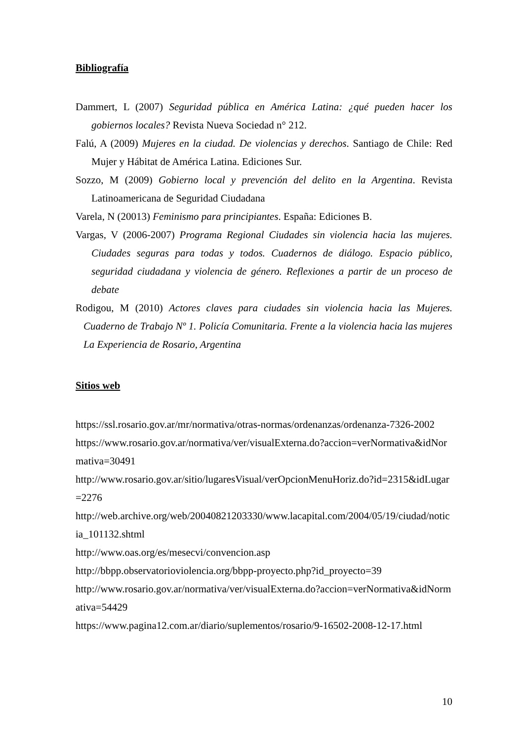Bibliografía
Dammert, L (2007) Seguridad pública en América Latina: ¿qué pueden hacer los gobiernos locales? Revista Nueva Sociedad n° 212.
Falú, A (2009) Mujeres en la ciudad. De violencias y derechos. Santiago de Chile: Red Mujer y Hábitat de América Latina. Ediciones Sur.
Sozzo, M (2009) Gobierno local y prevención del delito en la Argentina. Revista Latinoamericana de Seguridad Ciudadana
Varela, N (20013) Feminismo para principiantes. España: Ediciones B.
Vargas, V (2006-2007) Programa Regional Ciudades sin violencia hacia las mujeres. Ciudades seguras para todas y todos. Cuadernos de diálogo. Espacio público, seguridad ciudadana y violencia de género. Reflexiones a partir de un proceso de debate
Rodigou, M (2010) Actores claves para ciudades sin violencia hacia las Mujeres. Cuaderno de Trabajo Nº 1. Policía Comunitaria. Frente a la violencia hacia las mujeres La Experiencia de Rosario, Argentina
Sitios web
https://ssl.rosario.gov.ar/mr/normativa/otras-normas/ordenanzas/ordenanza-7326-2002
https://www.rosario.gov.ar/normativa/ver/visualExterna.do?accion=verNormativa&idNormativa=30491
http://www.rosario.gov.ar/sitio/lugaresVisual/verOpcionMenuHoriz.do?id=2315&idLugar=2276
http://web.archive.org/web/20040821203330/www.lacapital.com/2004/05/19/ciudad/noticia_101132.shtml
http://www.oas.org/es/mesecvi/convencion.asp
http://bbpp.observatorioviolencia.org/bbpp-proyecto.php?id_proyecto=39
http://www.rosario.gov.ar/normativa/ver/visualExterna.do?accion=verNormativa&idNormativa=54429
https://www.pagina12.com.ar/diario/suplementos/rosario/9-16502-2008-12-17.html
10